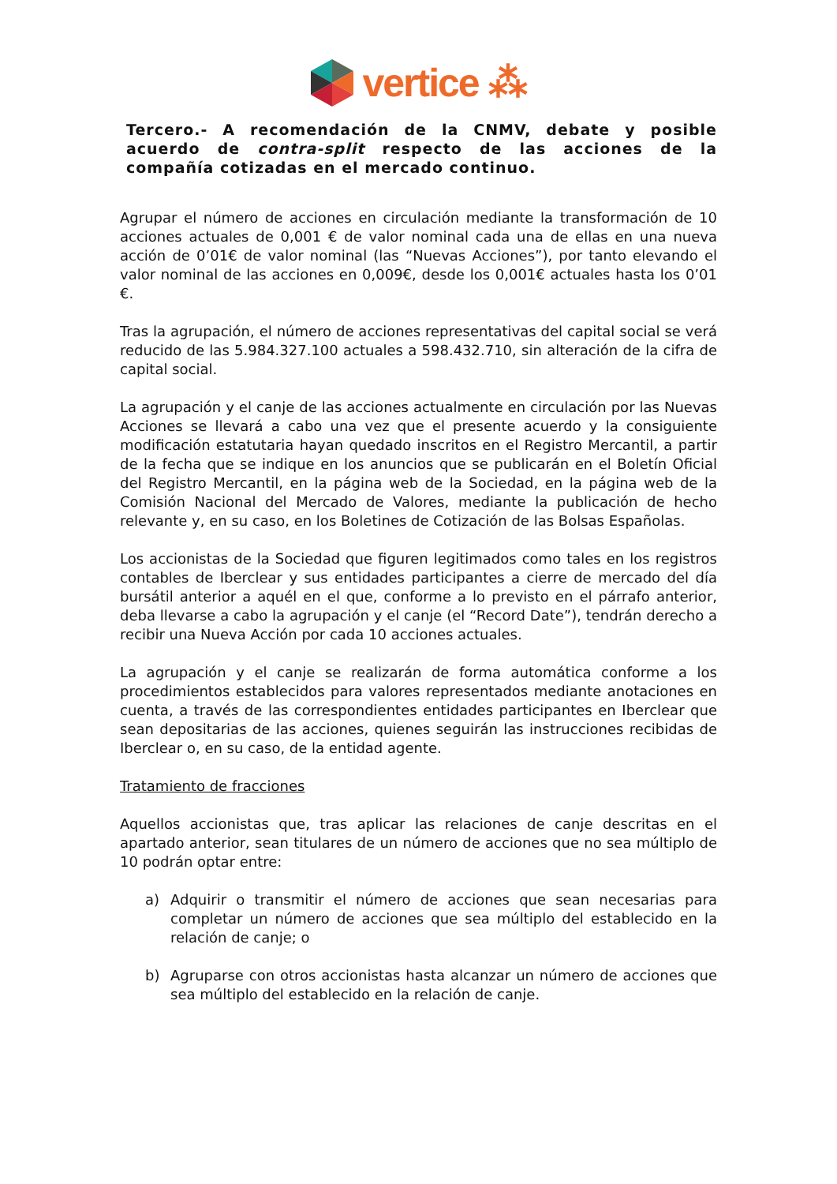vertice ⁂
Tercero.- A recomendación de la CNMV, debate y posible acuerdo de contra-split respecto de las acciones de la compañía cotizadas en el mercado continuo.
Agrupar el número de acciones en circulación mediante la transformación de 10 acciones actuales de 0,001 € de valor nominal cada una de ellas en una nueva acción de 0’01€ de valor nominal (las “Nuevas Acciones”), por tanto elevando el valor nominal de las acciones en 0,009€, desde los 0,001€ actuales hasta los 0’01 €.
Tras la agrupación, el número de acciones representativas del capital social se verá reducido de las 5.984.327.100 actuales a 598.432.710, sin alteración de la cifra de capital social.
La agrupación y el canje de las acciones actualmente en circulación por las Nuevas Acciones se llevará a cabo una vez que el presente acuerdo y la consiguiente modificación estatutaria hayan quedado inscritos en el Registro Mercantil, a partir de la fecha que se indique en los anuncios que se publicarán en el Boletín Oficial del Registro Mercantil, en la página web de la Sociedad, en la página web de la Comisión Nacional del Mercado de Valores, mediante la publicación de hecho relevante y, en su caso, en los Boletines de Cotización de las Bolsas Españolas.
Los accionistas de la Sociedad que figuren legitimados como tales en los registros contables de Iberclear y sus entidades participantes a cierre de mercado del día bursátil anterior a aquél en el que, conforme a lo previsto en el párrafo anterior, deba llevarse a cabo la agrupación y el canje (el “Record Date”), tendrán derecho a recibir una Nueva Acción por cada 10 acciones actuales.
La agrupación y el canje se realizarán de forma automática conforme a los procedimientos establecidos para valores representados mediante anotaciones en cuenta, a través de las correspondientes entidades participantes en Iberclear que sean depositarias de las acciones, quienes seguirán las instrucciones recibidas de Iberclear o, en su caso, de la entidad agente.
Tratamiento de fracciones
Aquellos accionistas que, tras aplicar las relaciones de canje descritas en el apartado anterior, sean titulares de un número de acciones que no sea múltiplo de 10 podrán optar entre:
a) Adquirir o transmitir el número de acciones que sean necesarias para completar un número de acciones que sea múltiplo del establecido en la relación de canje; o
b) Agruparse con otros accionistas hasta alcanzar un número de acciones que sea múltiplo del establecido en la relación de canje.